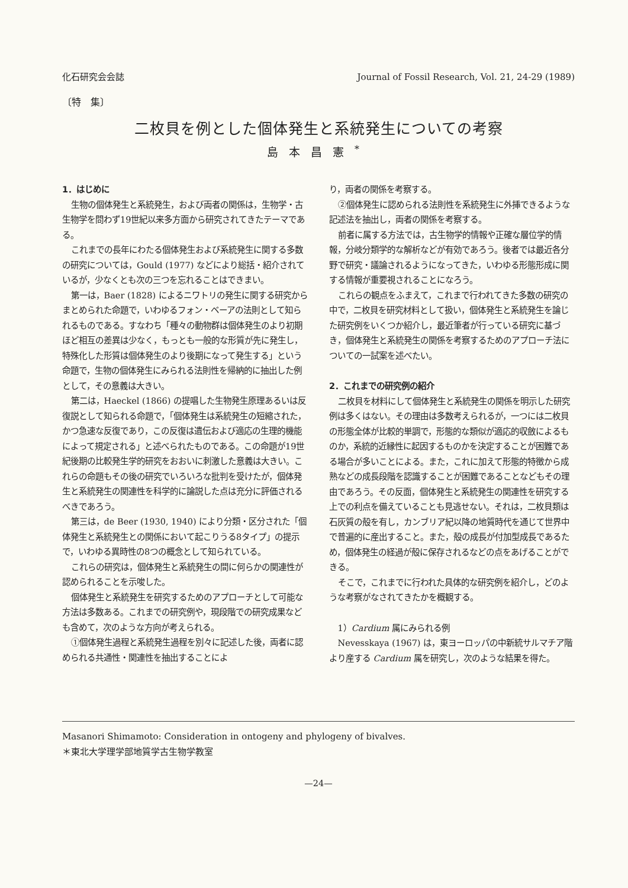化石研究会会誌 Journal of Fossil Research, Vol. 21, 24-29 (1989)
〔特　集〕
二枚貝を例とした個体発生と系統発生についての考察
島本昌憲<sup>*</sup>
1．はじめに
生物の個体発生と系統発生，および両者の関係は，生物学・古生物学を問わず19世紀以来多方面から研究されてきたテーマである。
これまでの長年にわたる個体発生および系統発生に関する多数の研究については，Gould (1977) などにより総括・紹介されているが，少なくとも次の三つを忘れることはできまい。
第一は，Baer (1828) によるニワトリの発生に関する研究からまとめられた命題で，いわゆるフォン・ベーアの法則として知られるものである。すなわち「種々の動物群は個体発生のより初期ほど相互の差異は少なく，もっとも一般的な形質が先に発生し，特殊化した形質は個体発生のより後期になって発生する」という命題で，生物の個体発生にみられる法則性を帰納的に抽出した例として，その意義は大きい。
第二は，Haeckel (1866) の提唱した生物発生原理あるいは反復説として知られる命題で，「個体発生は系統発生の短縮された，かつ急速な反復であり，この反復は遺伝および適応の生理的機能によって規定される」と述べられたものである。この命題が19世紀後期の比較発生学的研究をおおいに刺激した意義は大きい。これらの命題もその後の研究でいろいろな批判を受けたが，個体発生と系統発生の関連性を科学的に論説した点は充分に評価されるべきであろう。
第三は，de Beer (1930, 1940) により分類・区分された「個体発生と系統発生との関係において起こりうる8タイプ」の提示で，いわゆる異時性の8つの概念として知られている。
これらの研究は，個体発生と系統発生の間に何らかの関連性が認められることを示唆した。
個体発生と系統発生を研究するためのアプローチとして可能な方法は多数ある。これまでの研究例や，現段階での研究成果なども含めて，次のような方向が考えられる。
①個体発生過程と系統発生過程を別々に記述した後，両者に認められる共通性・関連性を抽出することによ
り，両者の関係を考察する。
②個体発生に認められる法則性を系統発生に外挿できるような記述法を抽出し，両者の関係を考察する。
前者に属する方法では，古生物学的情報や正確な層位学的情報，分岐分類学的な解析などが有効であろう。後者では最近各分野で研究・議論されるようになってきた，いわゆる形態形成に関する情報が重要視されることになろう。
これらの観点をふまえて，これまで行われてきた多数の研究の中で，二枚貝を研究材料として扱い，個体発生と系統発生を論じた研究例をいくつか紹介し，最近筆者が行っている研究に基づき，個体発生と系統発生の関係を考察するためのアプローチ法についての一試案を述べたい。
2．これまでの研究例の紹介
二枚貝を材料にして個体発生と系統発生の関係を明示した研究例は多くはない。その理由は多数考えられるが，一つには二枚貝の形態全体が比較的単調で，形態的な類似が適応的収斂によるものか，系統的近縁性に起因するものかを決定することが困難である場合が多いことによる。また，これに加えて形態的特徴から成熟などの成長段階を認識することが困難であることなどもその理由であろう。その反面，個体発生と系統発生の関連性を研究する上での利点を備えていることも見逃せない。それは，二枚貝類は石灰質の殻を有し，カンブリア紀以降の地質時代を通じて世界中で普遍的に産出すること。また，殻の成長が付加型成長であるため，個体発生の経過が殻に保存されるなどの点をあげることができる。
そこで，これまでに行われた具体的な研究例を紹介し，どのような考察がなされてきたかを概観する。
1）Cardium 属にみられる例
Nevesskaya (1967) は，東ヨーロッパの中新統サルマチア階より産する Cardium 属を研究し，次のような結果を得た。
Masanori Shimamoto: Consideration in ontogeny and phylogeny of bivalves.
＊東北大学理学部地質学古生物学教室
—24—